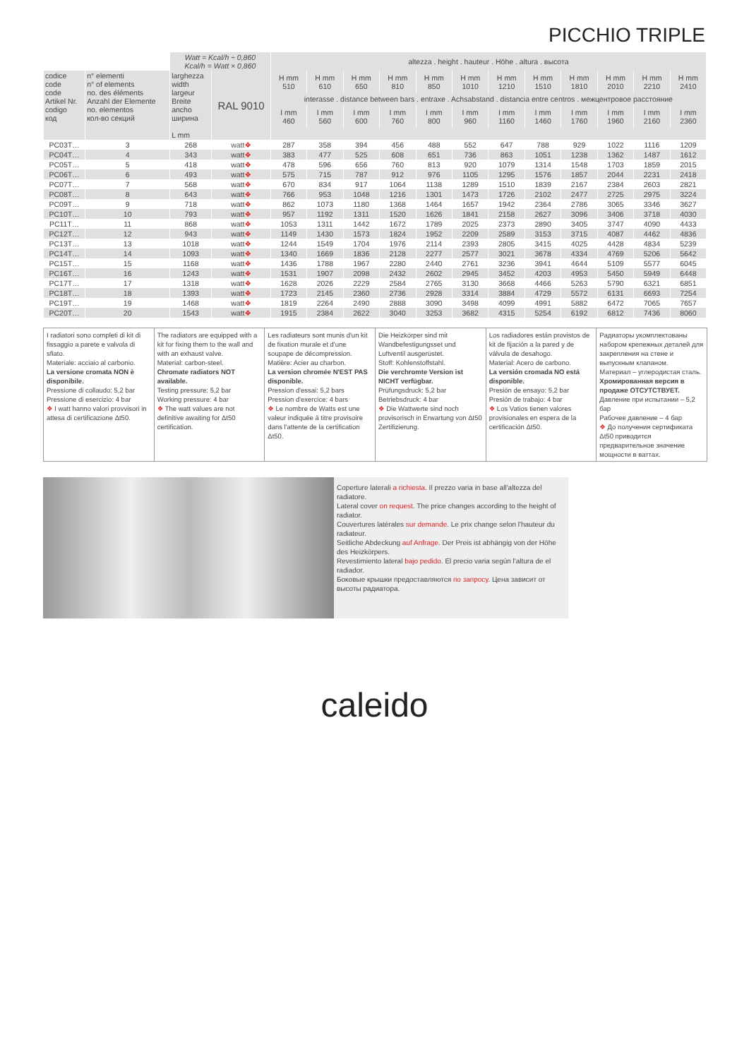PICCHIO TRIPLE
| | | Watt = Kcal/h ÷ 0,860 Kcal/h = Watt × 0,860 | | altezza . height . hauteur . Höhe . altura . высота | | | | | | | | | | | |
| --- | --- | --- | --- | --- | --- | --- | --- | --- | --- | --- | --- | --- | --- | --- | --- |
| codice code code Artikel Nr. codigo код | n° elementi n° of elements no. des éléments Anzahl der Elemente no. elementos кол-во секций | larghezza width largeur Breite ancho ширина L mm | RAL 9010 | H mm 510 | H mm 610 | H mm 650 | H mm 810 | H mm 850 | H mm 1010 | H mm 1210 | H mm 1510 | H mm 1810 | H mm 2010 | H mm 2210 | H mm 2410 |
| | | | | interasse . distance between bars . entraxe . Achsabstand . distancia entre centros . межцентровое расстояние | | | | | | | | | | | |
| | | | | I mm 460 | I mm 560 | I mm 600 | I mm 760 | I mm 800 | I mm 960 | I mm 1160 | I mm 1460 | I mm 1760 | I mm 1960 | I mm 2160 | I mm 2360 |
| PC03T… | 3 | 268 | watt ❖ | 287 | 358 | 394 | 456 | 488 | 552 | 647 | 788 | 929 | 1022 | 1116 | 1209 |
| PC04T… | 4 | 343 | watt ❖ | 383 | 477 | 525 | 608 | 651 | 736 | 863 | 1051 | 1238 | 1362 | 1487 | 1612 |
| PC05T… | 5 | 418 | watt ❖ | 478 | 596 | 656 | 760 | 813 | 920 | 1079 | 1314 | 1548 | 1703 | 1859 | 2015 |
| PC06T… | 6 | 493 | watt ❖ | 575 | 715 | 787 | 912 | 976 | 1105 | 1295 | 1576 | 1857 | 2044 | 2231 | 2418 |
| PC07T… | 7 | 568 | watt ❖ | 670 | 834 | 917 | 1064 | 1138 | 1289 | 1510 | 1839 | 2167 | 2384 | 2603 | 2821 |
| PC08T… | 8 | 643 | watt ❖ | 766 | 953 | 1048 | 1216 | 1301 | 1473 | 1726 | 2102 | 2477 | 2725 | 2975 | 3224 |
| PC09T… | 9 | 718 | watt ❖ | 862 | 1073 | 1180 | 1368 | 1464 | 1657 | 1942 | 2364 | 2786 | 3065 | 3346 | 3627 |
| PC10T… | 10 | 793 | watt ❖ | 957 | 1192 | 1311 | 1520 | 1626 | 1841 | 2158 | 2627 | 3096 | 3406 | 3718 | 4030 |
| PC11T… | 11 | 868 | watt ❖ | 1053 | 1311 | 1442 | 1672 | 1789 | 2025 | 2373 | 2890 | 3405 | 3747 | 4090 | 4433 |
| PC12T… | 12 | 943 | watt ❖ | 1149 | 1430 | 1573 | 1824 | 1952 | 2209 | 2589 | 3153 | 3715 | 4087 | 4462 | 4836 |
| PC13T… | 13 | 1018 | watt ❖ | 1244 | 1549 | 1704 | 1976 | 2114 | 2393 | 2805 | 3415 | 4025 | 4428 | 4834 | 5239 |
| PC14T… | 14 | 1093 | watt ❖ | 1340 | 1669 | 1836 | 2128 | 2277 | 2577 | 3021 | 3678 | 4334 | 4769 | 5206 | 5642 |
| PC15T… | 15 | 1168 | watt ❖ | 1436 | 1788 | 1967 | 2280 | 2440 | 2761 | 3236 | 3941 | 4644 | 5109 | 5577 | 6045 |
| PC16T… | 16 | 1243 | watt ❖ | 1531 | 1907 | 2098 | 2432 | 2602 | 2945 | 3452 | 4203 | 4953 | 5450 | 5949 | 6448 |
| PC17T… | 17 | 1318 | watt ❖ | 1628 | 2026 | 2229 | 2584 | 2765 | 3130 | 3668 | 4466 | 5263 | 5790 | 6321 | 6851 |
| PC18T… | 18 | 1393 | watt ❖ | 1723 | 2145 | 2360 | 2736 | 2928 | 3314 | 3884 | 4729 | 5572 | 6131 | 6693 | 7254 |
| PC19T… | 19 | 1468 | watt ❖ | 1819 | 2264 | 2490 | 2888 | 3090 | 3498 | 4099 | 4991 | 5882 | 6472 | 7065 | 7657 |
| PC20T… | 20 | 1543 | watt ❖ | 1915 | 2384 | 2622 | 3040 | 3253 | 3682 | 4315 | 5254 | 6192 | 6812 | 7436 | 8060 |
I radiatori sono completi di kit di fissaggio a parete e valvola di sfiato.
Materiale: acciaio al carbonio.
La versione cromata NON è disponibile.
Pressione di collaudo: 5,2 bar
Pressione di esercizio: 4 bar
❖ I watt hanno valori provvisori in attesa di certificazione Δt50.
The radiators are equipped with a kit for fixing them to the wall and with an exhaust valve.
Material: carbon-steel.
Chromate radiators NOT available.
Testing pressure: 5,2 bar
Working pressure: 4 bar
❖ The watt values are not definitive awaiting for Δt50 certification.
Les radiateurs sont munis d'un kit de fixation murale et d'une soupape de décompression.
Matière: Acier au charbon.
La version chromée N'EST PAS disponible.
Pression d'essai: 5,2 bars
Pression d'exercice: 4 bars
❖ Le nombre de Watts est une valeur indiquée à titre provisoire dans l'attente de la certification Δt50.
Die Heizkörper sind mit Wandbefestigungsset und Luftventil ausgerüstet.
Stoff: Kohlenstoffstahl.
Die verchromte Version ist NICHT verfügbar.
Prüfungsdruck: 5,2 bar
Betriebsdruck: 4 bar
❖ Die Wattwerte sind noch provisorisch in Erwartung von Δt50 Zertifizierung.
Los radiadores están provistos de kit de fijación a la pared y de válvula de desahogo.
Material: Acero de carbono.
La versión cromada NO está disponible.
Presión de ensayo: 5,2 bar
Presión de trabajo: 4 bar
❖ Los Vatios tienen valores provisionales en espera de la certificación Δt50.
Радиаторы укомплектованы набором крепежных деталей для закрепления на стене и выпускным клапаном.
Материал – углеродистая сталь.
Хромированная версия в продаже ОТСУТСТВУЕТ.
Давление при испытании – 5,2 бар
Рабочее давление – 4 бар
❖ До получения сертификата Δt50 приводится предварительное значение мощности в ваттах.
Coperture laterali a richiesta. Il prezzo varia in base all'altezza del radiatore.
Lateral cover on request. The price changes according to the height of radiator.
Couvertures latérales sur demande. Le prix change selon l'hauteur du radiateur.
Seitliche Abdeckung auf Anfrage. Der Preis ist abhängig von der Höhe des Heizkörpers.
Revestimiento lateral bajo pedido. El precio varia según l'altura de el radiador.
Боковые крышки предоставляются по запросу. Цена зависит от высоты радиатора.
caleido